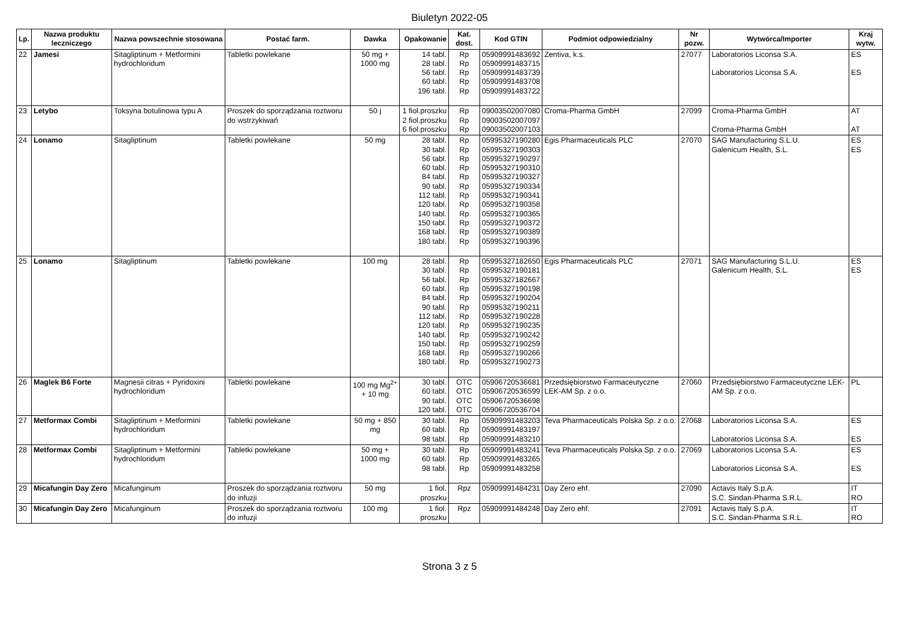Biuletyn 2022-05
| Lp. | Nazwa produktu leczniczego | Nazwa powszechnie stosowana | Postać farm. | Dawka | Opakowanie | Kat. dost. | Kod GTIN | Podmiot odpowiedzialny | Nr pozw. | Wytwórca/Importer | Kraj wytw. |
| --- | --- | --- | --- | --- | --- | --- | --- | --- | --- | --- | --- |
| 22 | Jamesi | Sitagliptinum + Metformini hydrochloridum | Tabletki powlekane | 50 mg + 1000 mg | 14 tabl. 28 tabl. 56 tabl. 60 tabl. 196 tabl. | Rp Rp Rp Rp Rp | 05909991483692 05909991483715 05909991483739 05909991483708 05909991483722 | Zentiva, k.s. | 27077 | Laboratorios Liconsa S.A. Laboratorios Liconsa S.A. | ES ES |
| 23 | Letybo | Toksyna botulinowa typu A | Proszek do sporządzania roztworu do wstrzykiwań | 50 j | 1 fiol.proszku 2 fiol.proszku 6 fiol.proszku | Rp Rp Rp | 09003502007080 09003502007097 09003502007103 | Croma-Pharma GmbH | 27099 | Croma-Pharma GmbH Croma-Pharma GmbH | AT AT |
| 24 | Lonamo | Sitagliptinum | Tabletki powlekane | 50 mg | 28 tabl. 30 tabl. 56 tabl. 60 tabl. 84 tabl. 90 tabl. 112 tabl. 120 tabl. 140 tabl. 150 tabl. 168 tabl. 180 tabl. | Rp Rp Rp Rp Rp Rp Rp Rp Rp Rp Rp Rp | 05995327190280 05995327190303 05995327190297 05995327190310 05995327190327 05995327190334 05995327190341 05995327190358 05995327190365 05995327190372 05995327190389 05995327190396 | Egis Pharmaceuticals PLC | 27070 | SAG Manufacturing S.L.U. Galenicum Health, S.L. | ES ES |
| 25 | Lonamo | Sitagliptinum | Tabletki powlekane | 100 mg | 28 tabl. 30 tabl. 56 tabl. 60 tabl. 84 tabl. 90 tabl. 112 tabl. 120 tabl. 140 tabl. 150 tabl. 168 tabl. 180 tabl. | Rp Rp Rp Rp Rp Rp Rp Rp Rp Rp Rp Rp | 05995327182650 05995327190181 05995327182667 05995327190198 05995327190204 05995327190211 05995327190228 05995327190235 05995327190242 05995327190259 05995327190266 05995327190273 | Egis Pharmaceuticals PLC | 27071 | SAG Manufacturing S.L.U. Galenicum Health, S.L. | ES ES |
| 26 | Maglek B6 Forte | Magnesii citras + Pyridoxini hydrochloridum | Tabletki powlekane | 100 mg Mg<sup>2+</sup> + 10 mg | 30 tabl. 60 tabl. 90 tabl. 120 tabl. | OTC OTC OTC OTC | 05906720536681 05906720536599 05906720536698 05906720536704 | Przedsiębiorstwo Farmaceutyczne LEK-AM Sp. z o.o. | 27060 | Przedsiębiorstwo Farmaceutyczne LEK-AM Sp. z o.o. | PL |
| 27 | Metformax Combi | Sitagliptinum + Metformini hydrochloridum | Tabletki powlekane | 50 mg + 850 mg | 30 tabl. 60 tabl. 98 tabl. | Rp Rp Rp | 05909991483203 05909991483197 05909991483210 | Teva Pharmaceuticals Polska Sp. z o.o. | 27068 | Laboratorios Liconsa S.A. Laboratorios Liconsa S.A. | ES ES |
| 28 | Metformax Combi | Sitagliptinum + Metformini hydrochloridum | Tabletki powlekane | 50 mg + 1000 mg | 30 tabl. 60 tabl. 98 tabl. | Rp Rp Rp | 05909991483241 05909991483265 05909991483258 | Teva Pharmaceuticals Polska Sp. z o.o. | 27069 | Laboratorios Liconsa S.A. Laboratorios Liconsa S.A. | ES ES |
| 29 | Micafungin Day Zero | Micafunginum | Proszek do sporządzania roztworu do infuzji | 50 mg | 1 fiol. proszku | Rpz | 05909991484231 | Day Zero ehf. | 27090 | Actavis Italy S.p.A. S.C. Sindan-Pharma S.R.L. | IT RO |
| 30 | Micafungin Day Zero | Micafunginum | Proszek do sporządzania roztworu do infuzji | 100 mg | 1 fiol. proszku | Rpz | 05909991484248 | Day Zero ehf. | 27091 | Actavis Italy S.p.A. S.C. Sindan-Pharma S.R.L. | IT RO |
Strona 3 z 5